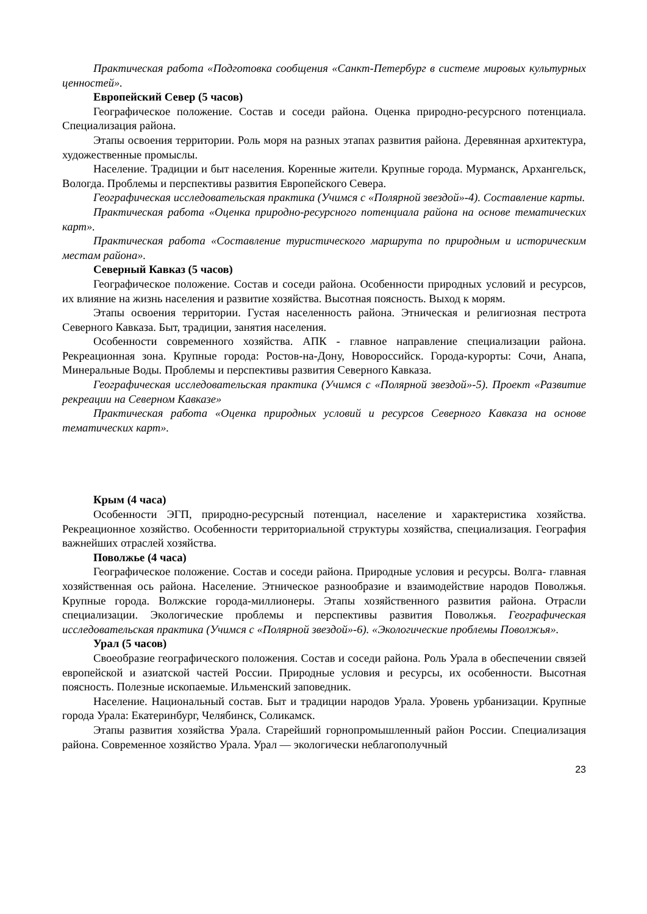Практическая работа «Подготовка сообщения «Санкт-Петербург в системе мировых культурных ценностей».
Европейский Север (5 часов)
Географическое положение. Состав и соседи района. Оценка природно-ресурсного потенциала. Специализация района.
Этапы освоения территории. Роль моря на разных этапах развития района. Деревянная архитектура, художественные промыслы.
Население. Традиции и быт населения. Коренные жители. Крупные города. Мурманск, Архангельск, Вологда. Проблемы и перспективы развития Европейского Севера.
Географическая исследовательская практика (Учимся с «Полярной звездой»-4). Составление карты.
Практическая работа «Оценка природно-ресурсного потенциала района на основе тематических карт».
Практическая работа «Составление туристического маршрута по природным и историческим местам района».
Северный Кавказ (5 часов)
Географическое положение. Состав и соседи района. Особенности природных условий и ресурсов, их влияние на жизнь населения и развитие хозяйства. Высотная поясность. Выход к морям.
Этапы освоения территории. Густая населенность района. Этническая и религиозная пестрота Северного Кавказа. Быт, традиции, занятия населения.
Особенности современного хозяйства. АПК - главное направление специализации района. Рекреационная зона. Крупные города: Ростов-на-Дону, Новороссийск. Города-курорты: Сочи, Анапа, Минеральные Воды. Проблемы и перспективы развития Северного Кавказа.
Географическая исследовательская практика (Учимся с «Полярной звездой»-5). Проект «Развитие рекреации на Северном Кавказе»
Практическая работа «Оценка природных условий и ресурсов Северного Кавказа на основе тематических карт».
Крым (4 часа)
Особенности ЭГП, природно-ресурсный потенциал, население и характеристика хозяйства. Рекреационное хозяйство. Особенности территориальной структуры хозяйства, специализация. География важнейших отраслей хозяйства.
Поволжье (4 часа)
Географическое положение. Состав и соседи района. Природные условия и ресурсы. Волга- главная хозяйственная ось района. Население. Этническое разнообразие и взаимодействие народов Поволжья. Крупные города. Волжские города-миллионеры. Этапы хозяйственного развития района. Отрасли специализации. Экологические проблемы и перспективы развития Поволжья. Географическая исследовательская практика (Учимся с «Полярной звездой»-6). «Экологические проблемы Поволжья».
Урал (5 часов)
Своеобразие географического положения. Состав и соседи района. Роль Урала в обеспечении связей европейской и азиатской частей России. Природные условия и ресурсы, их особенности. Высотная поясность. Полезные ископаемые. Ильменский заповедник.
Население. Национальный состав. Быт и традиции народов Урала. Уровень урбанизации. Крупные города Урала: Екатеринбург, Челябинск, Соликамск.
Этапы развития хозяйства Урала. Старейший горнопромышленный район России. Специализация района. Современное хозяйство Урала. Урал — экологически неблагополучный
23